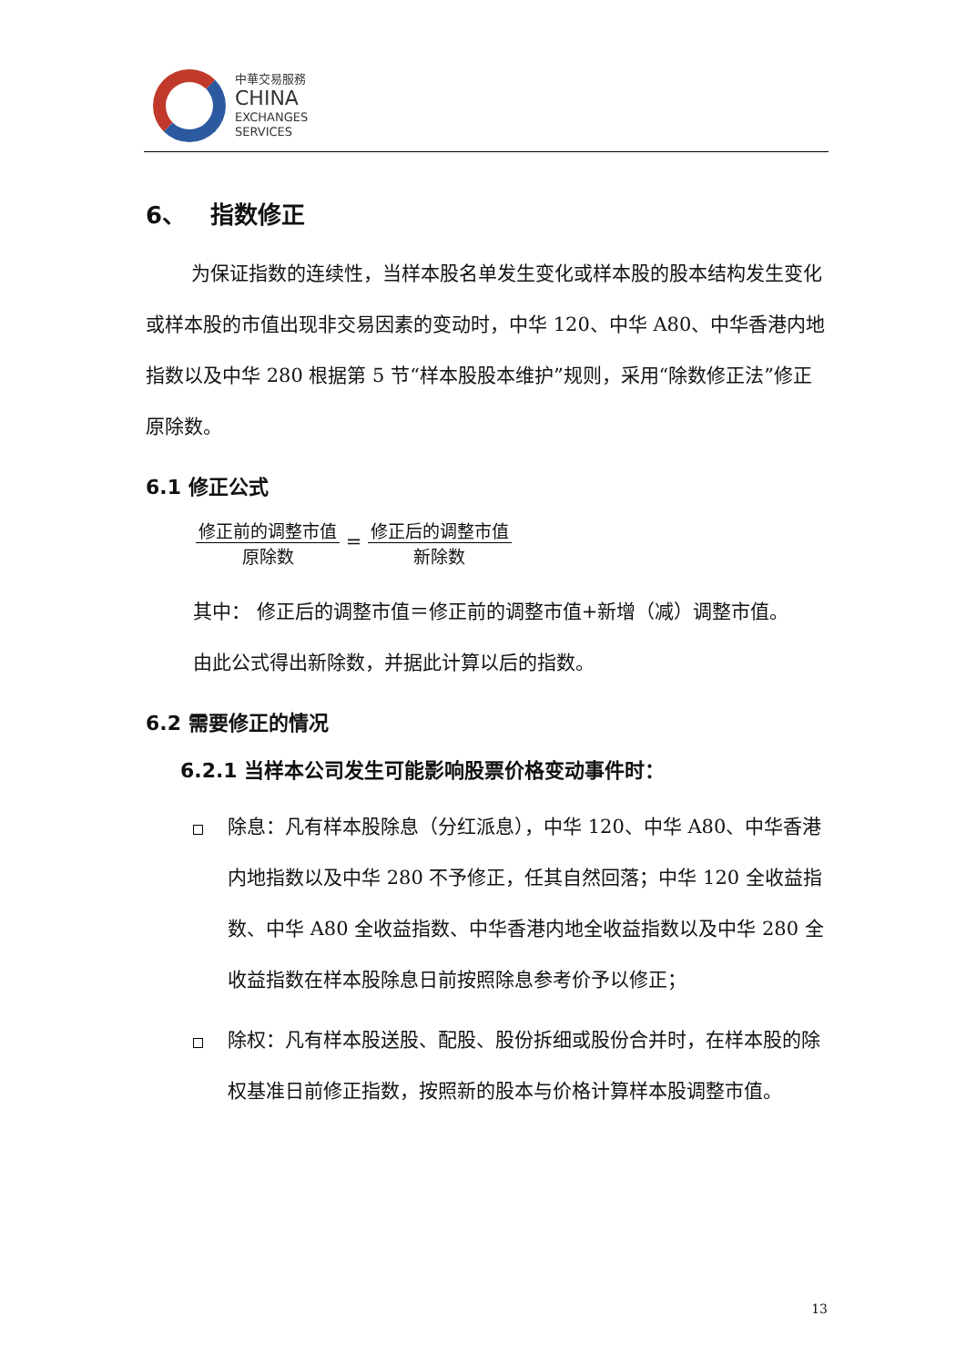中華交易服務
CHINA
EXCHANGES
SERVICES
6、 指数修正
为保证指数的连续性，当样本股名单发生变化或样本股的股本结构发生变化或样本股的市值出现非交易因素的变动时，中华 120、中华 A80、中华香港内地指数以及中华 280 根据第 5 节“样本股股本维护”规则，采用“除数修正法”修正原除数。
6.1 修正公式
修正前的调整市值 原除数 = 修正后的调整市值 新除数
其中： 修正后的调整市值＝修正前的调整市值+新增（减）调整市值。
由此公式得出新除数，并据此计算以后的指数。
6.2 需要修正的情况
6.2.1 当样本公司发生可能影响股票价格变动事件时：
除息：凡有样本股除息（分红派息），中华 120、中华 A80、中华香港内地指数以及中华 280 不予修正，任其自然回落；中华 120 全收益指数、中华 A80 全收益指数、中华香港内地全收益指数以及中华 280 全收益指数在样本股除息日前按照除息参考价予以修正；
除权：凡有样本股送股、配股、股份拆细或股份合并时，在样本股的除权基准日前修正指数，按照新的股本与价格计算样本股调整市值。
13